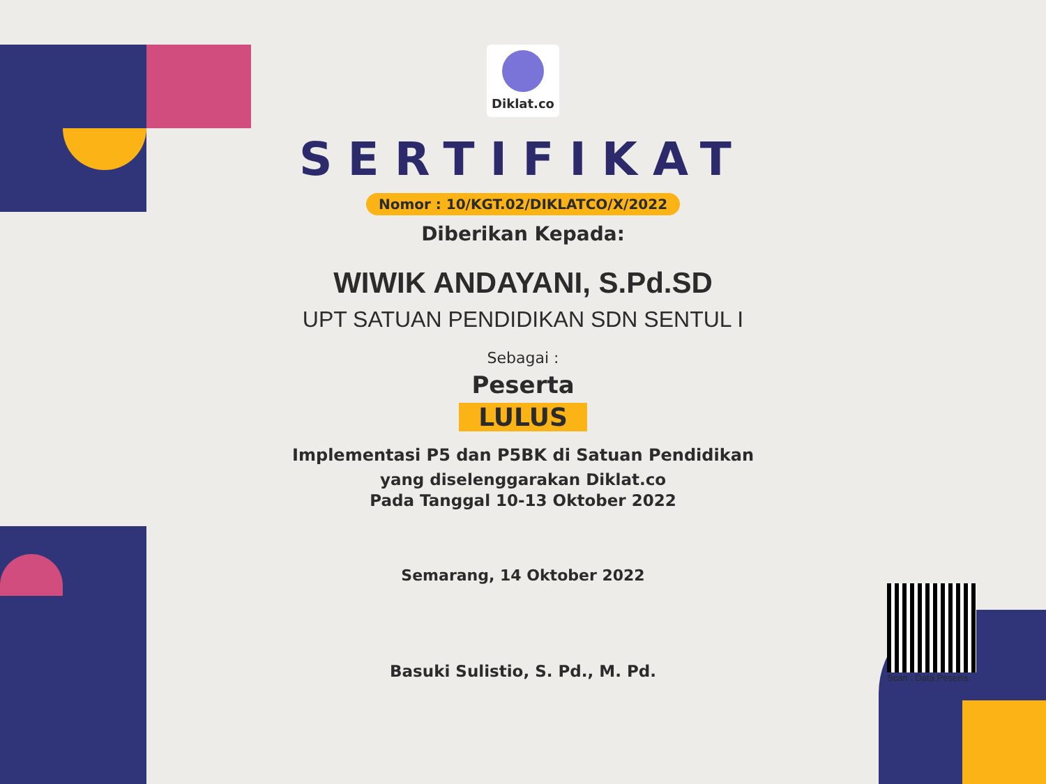Diklat.co
SERTIFIKAT
Nomor : 10/KGT.02/DIKLATCO/X/2022
Diberikan Kepada:
WIWIK ANDAYANI, S.Pd.SD
UPT SATUAN PENDIDIKAN SDN SENTUL I
Sebagai :
Peserta
LULUS
Implementasi P5 dan P5BK di Satuan Pendidikan
yang diselenggarakan Diklat.co
Pada Tanggal 10-13 Oktober 2022
Semarang, 14 Oktober 2022
Basuki Sulistio, S. Pd., M. Pd.
Scan : Data Peserta